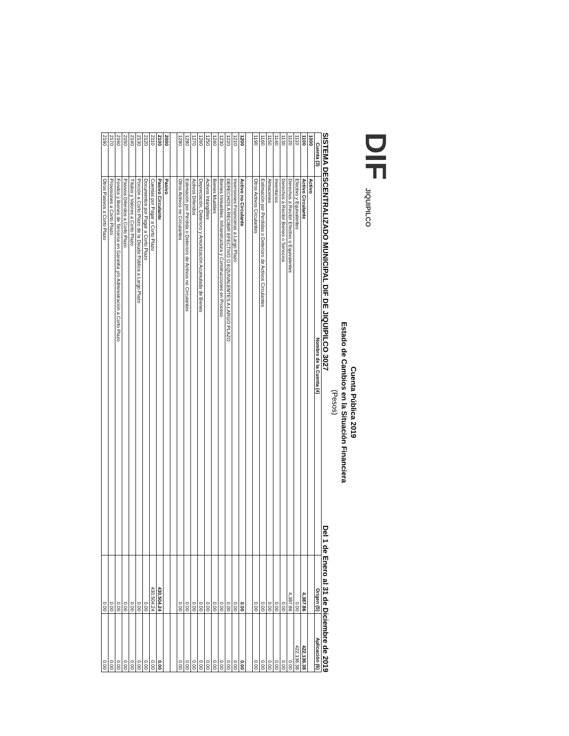DIF JIQUIPILCO
Cuenta Pública 2019
Estado de Cambios en la Situación Financiera
(Pesos)
SISTEMA DESCENTRALIZADO MUNICIPAL DIF DE JIQUIPILCO 3027 Del 1 de Enero al 31 de Diciembre de 2019
| Cuenta (3) | Nombre de la Cuenta (4) | Origen (5) | Aplicación (6) |
| --- | --- | --- | --- |
| 1000 | Activo | | |
| 1100 | Activo Circulante | 4,387.86 | 422,136.38 |
| 1110 | Efectivo y Equivalentes | 0.00 | 422,136.38 |
| 1120 | Derechos a Recibir Efectivo o Equivalentes | 4,387.86 | 0.00 |
| 1130 | Derechos a Recibir Bienes o Servicios | 0.00 | 0.00 |
| 1140 | Inventarios | 0.00 | 0.00 |
| 1150 | Almacenes | 0.00 | 0.00 |
| 1160 | Estimación por Perdidas o Deterioro de Activos Circulantes | 0.00 | 0.00 |
| 1190 | Otros Activos Circulantes | 0.00 | 0.00 |
| 1200 | Activo no Circulante | 0.00 | 0.00 |
| 1210 | Inversiones Financieras a Largo Plazo | 0.00 | 0.00 |
| 1220 | DERECHOS A RECIBIR EFECTIVO O EQUIVALENTES A LARGO PLAZO | 0.00 | 0.00 |
| 1230 | Bienes Inmuebles, Infraestructura y Construcciones en Proceso | 0.00 | 0.00 |
| 1240 | Bienes Muebles | 0.00 | 0.00 |
| 1250 | Activos Intangibles | 0.00 | 0.00 |
| 1260 | Depreciación, Deterioro y Amortización Acumulada de Bienes | 0.00 | 0.00 |
| 1270 | Activos Diferidos | 0.00 | 0.00 |
| 1280 | Estimación por Pérdida o Deterioro de Activos no Circulantes | 0.00 | 0.00 |
| 1290 | Otros Activos no Circulantes | 0.00 | 0.00 |
| 2000 | Pasivo | | |
| 2100 | Pasivo Circulante | 430,504.24 | 0.00 |
| 2110 | Cuentas por Pagar a Corto Plazo | 430,504.24 | 0.00 |
| 2120 | Documentos por Pagar a Corto Plazo | 0.00 | 0.00 |
| 2130 | Porción a Corto Plazo de la Deuda Pública a Largo Plazo | 0.00 | 0.00 |
| 2140 | Títulos y Valores a Corto Plazo | 0.00 | 0.00 |
| 2150 | Pasivos Diferidos a Corto Plazo | 0.00 | 0.00 |
| 2160 | Fondos y Bienes de Terceros en Garantía y/o Administración a Corto Plazo | 0.00 | 0.00 |
| 2170 | Provisiones a Corto Plazo | 0.00 | 0.00 |
| 2190 | Otros Pasivos a Corto Plazo | 0.00 | 0.00 |